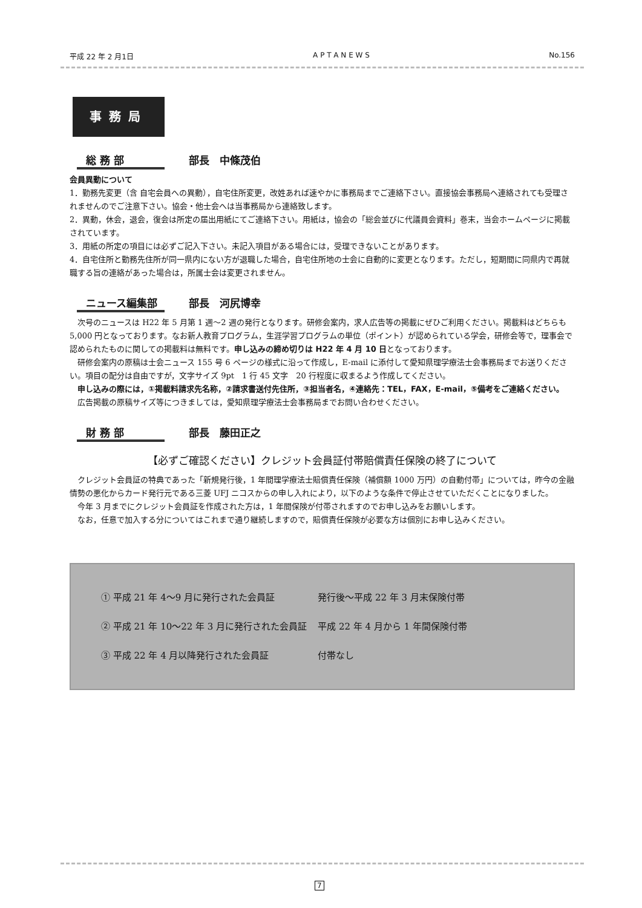平成 22 年 2 月1日 A P T A N E W S No.156
事務局
総 務 部 部長　中條茂伯
会員異動について
1．勤務先変更（含 自宅会員への異動），自宅住所変更，改姓あれば速やかに事務局までご連絡下さい。直接協会事務局へ連絡されても受理されませんのでご注意下さい。協会・他士会へは当事務局から連絡致します。
2．異動，休会，退会，復会は所定の届出用紙にてご連絡下さい。用紙は，協会の「総会並びに代議員会資料」巻末，当会ホームページに掲載されています。
3．用紙の所定の項目には必ずご記入下さい。未記入項目がある場合には，受理できないことがあります。
4．自宅住所と勤務先住所が同一県内にない方が退職した場合，自宅住所地の士会に自動的に変更となります。ただし，短期間に同県内で再就職する旨の連絡があった場合は，所属士会は変更されません。
ニュース編集部 部長　河尻博幸
次号のニュースは H22 年 5 月第 1 週〜2 週の発行となります。研修会案内，求人広告等の掲載にぜひご利用ください。掲載料はどちらも 5,000 円となっております。なお新人教育プログラム，生涯学習プログラムの単位（ポイント）が認められている学会，研修会等で，理事会で認められたものに関しての掲載料は無料です。申し込みの締め切りは H22 年 4 月 10 日となっております。
研修会案内の原稿は士会ニュース 155 号 6 ページの様式に沿って作成し，E-mail に添付して愛知県理学療法士会事務局までお送りください。項目の配分は自由ですが，文字サイズ 9pt　1 行 45 文字　20 行程度に収まるよう作成してください。
申し込みの際には，①掲載料請求先名称，②請求書送付先住所，③担当者名，④連絡先：TEL，FAX，E-mail，⑤備考をご連絡ください。
広告掲載の原稿サイズ等につきましては，愛知県理学療法士会事務局までお問い合わせください。
財 務 部 部長　藤田正之
【必ずご確認ください】クレジット会員証付帯賠償責任保険の終了について
クレジット会員証の特典であった「新規発行後，1 年間理学療法士賠償責任保険（補償額 1000 万円）の自動付帯」については，昨今の金融情勢の悪化からカード発行元である三菱 UFJ ニコスからの申し入れにより，以下のような条件で停止させていただくことになりました。
今年 3 月までにクレジット会員証を作成された方は，1 年間保険が付帯されますのでお申し込みをお願いします。
なお，任意で加入する分についてはこれまで通り継続しますので，賠償責任保険が必要な方は個別にお申し込みください。
| ① 平成 21 年 4〜9 月に発行された会員証 | 発行後〜平成 22 年 3 月末保険付帯 |
| ② 平成 21 年 10〜22 年 3 月に発行された会員証 | 平成 22 年 4 月から 1 年間保険付帯 |
| ③ 平成 22 年 4 月以降発行された会員証 | 付帯なし |
7